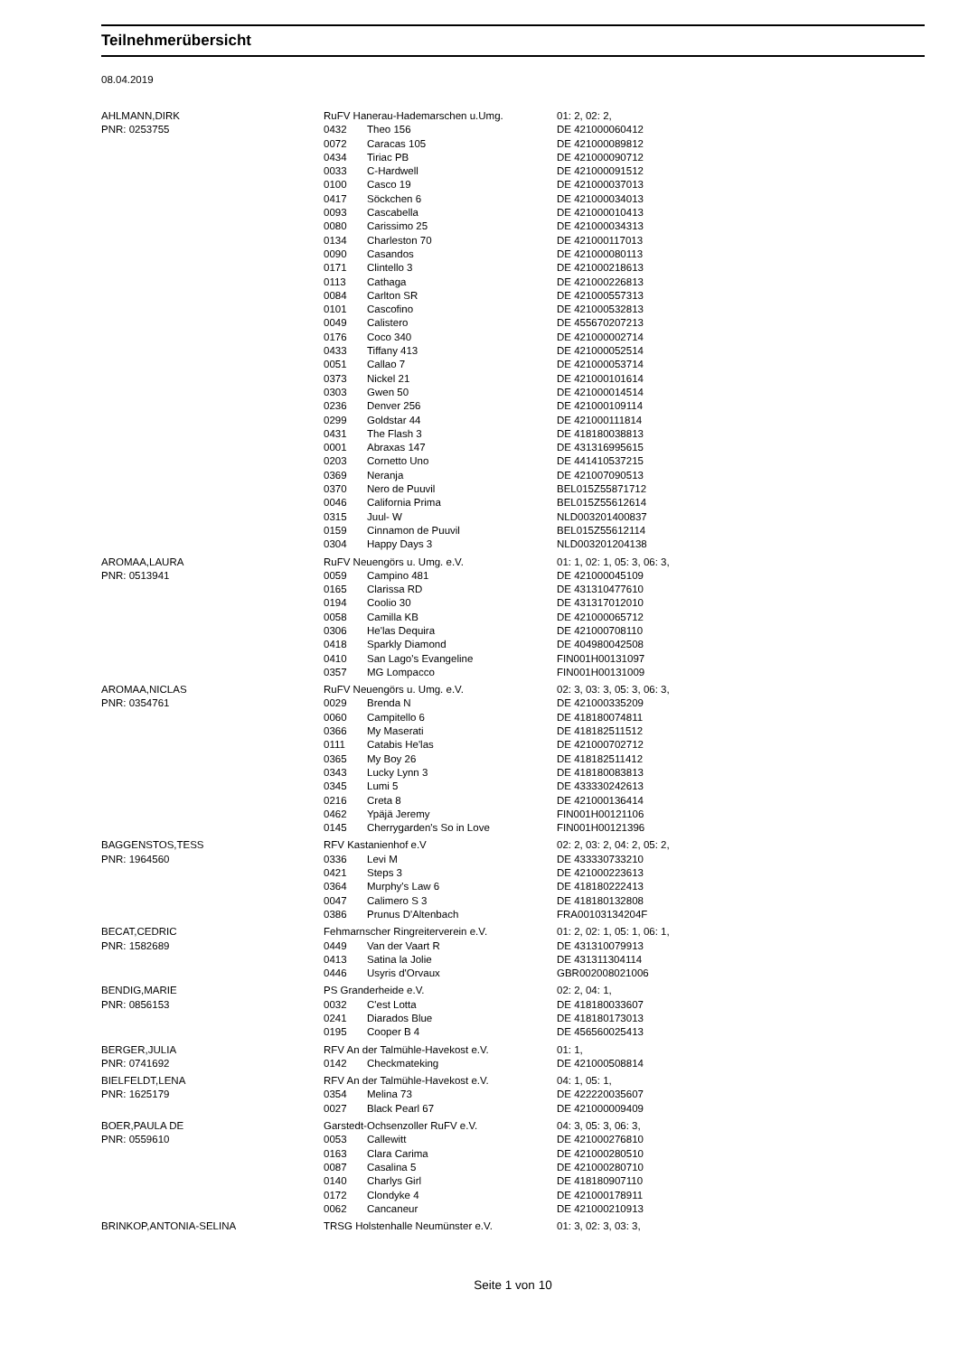Teilnehmerübersicht
08.04.2019
| AHLMANN,DIRK | RuFV Hanerau-Hademarschen u.Umg. | | 01: 2, 02: 2, |
| PNR: 0253755 | 0432 | Theo 156 | DE 421000060412 |
| | 0072 | Caracas 105 | DE 421000089812 |
| | 0434 | Tiriac PB | DE 421000090712 |
| | 0033 | C-Hardwell | DE 421000091512 |
| | 0100 | Casco 19 | DE 421000037013 |
| | 0417 | Söckchen 6 | DE 421000034013 |
| | 0093 | Cascabella | DE 421000010413 |
| | 0080 | Carissimo 25 | DE 421000034313 |
| | 0134 | Charleston 70 | DE 421000117013 |
| | 0090 | Casandos | DE 421000080113 |
| | 0171 | Clintello 3 | DE 421000218613 |
| | 0113 | Cathaga | DE 421000226813 |
| | 0084 | Carlton SR | DE 421000557313 |
| | 0101 | Cascofino | DE 421000532813 |
| | 0049 | Calistero | DE 455670207213 |
| | 0176 | Coco 340 | DE 421000002714 |
| | 0433 | Tiffany 413 | DE 421000052514 |
| | 0051 | Callao 7 | DE 421000053714 |
| | 0373 | Nickel 21 | DE 421000101614 |
| | 0303 | Gwen 50 | DE 421000014514 |
| | 0236 | Denver 256 | DE 421000109114 |
| | 0299 | Goldstar 44 | DE 421000111814 |
| | 0431 | The Flash 3 | DE 418180038813 |
| | 0001 | Abraxas 147 | DE 431316995615 |
| | 0203 | Cornetto Uno | DE 441410537215 |
| | 0369 | Neranja | DE 421007090513 |
| | 0370 | Nero de Puuvil | BEL015Z55871712 |
| | 0046 | California Prima | BEL015Z55612614 |
| | 0315 | Juul- W | NLD003201400837 |
| | 0159 | Cinnamon de Puuvil | BEL015Z55612114 |
| | 0304 | Happy Days 3 | NLD003201204138 |
| AROMAA,LAURA | RuFV Neuengörs u. Umg. e.V. | | 01: 1, 02: 1, 05: 3, 06: 3, |
| PNR: 0513941 | 0059 | Campino 481 | DE 421000045109 |
| | 0165 | Clarissa RD | DE 431310477610 |
| | 0194 | Coolio 30 | DE 431317012010 |
| | 0058 | Camilla KB | DE 421000065712 |
| | 0306 | He'las Dequira | DE 421000708110 |
| | 0418 | Sparkly Diamond | DE 404980042508 |
| | 0410 | San Lago's Evangeline | FIN001H00131097 |
| | 0357 | MG Lompacco | FIN001H00131009 |
| AROMAA,NICLAS | RuFV Neuengörs u. Umg. e.V. | | 02: 3, 03: 3, 05: 3, 06: 3, |
| PNR: 0354761 | 0029 | Brenda N | DE 421000335209 |
| | 0060 | Campitello 6 | DE 418180074811 |
| | 0366 | My Maserati | DE 418182511512 |
| | 0111 | Catabis He'las | DE 421000702712 |
| | 0365 | My Boy 26 | DE 418182511412 |
| | 0343 | Lucky Lynn 3 | DE 418180083813 |
| | 0345 | Lumi 5 | DE 433330242613 |
| | 0216 | Creta 8 | DE 421000136414 |
| | 0462 | Ypäjä Jeremy | FIN001H00121106 |
| | 0145 | Cherrygarden's So in Love | FIN001H00121396 |
| BAGGENSTOS,TESS | RFV Kastanienhof e.V | | 02: 2, 03: 2, 04: 2, 05: 2, |
| PNR: 1964560 | 0336 | Levi M | DE 433330733210 |
| | 0421 | Steps 3 | DE 421000223613 |
| | 0364 | Murphy's Law 6 | DE 418180222413 |
| | 0047 | Calimero S 3 | DE 418180132808 |
| | 0386 | Prunus D'Altenbach | FRA00103134204F |
| BECAT,CEDRIC | Fehmarnscher Ringreiterverein e.V. | | 01: 2, 02: 1, 05: 1, 06: 1, |
| PNR: 1582689 | 0449 | Van der Vaart R | DE 431310079913 |
| | 0413 | Satina la Jolie | DE 431311304114 |
| | 0446 | Usyris d'Orvaux | GBR002008021006 |
| BENDIG,MARIE | PS Granderheide e.V. | | 02: 2, 04: 1, |
| PNR: 0856153 | 0032 | C'est Lotta | DE 418180033607 |
| | 0241 | Diarados Blue | DE 418180173013 |
| | 0195 | Cooper B 4 | DE 456560025413 |
| BERGER,JULIA | RFV An der Talmühle-Havekost e.V. | | 01: 1, |
| PNR: 0741692 | 0142 | Checkmateking | DE 421000508814 |
| BIELFELDT,LENA | RFV An der Talmühle-Havekost e.V. | | 04: 1, 05: 1, |
| PNR: 1625179 | 0354 | Melina 73 | DE 422220035607 |
| | 0027 | Black Pearl 67 | DE 421000009409 |
| BOER,PAULA DE | Garstedt-Ochsenzoller RuFV e.V. | | 04: 3, 05: 3, 06: 3, |
| PNR: 0559610 | 0053 | Callewitt | DE 421000276810 |
| | 0163 | Clara Carima | DE 421000280510 |
| | 0087 | Casalina 5 | DE 421000280710 |
| | 0140 | Charlys Girl | DE 418180907110 |
| | 0172 | Clondyke 4 | DE 421000178911 |
| | 0062 | Cancaneur | DE 421000210913 |
| BRINKOP,ANTONIA-SELINA | TRSG Holstenhalle Neumünster e.V. | | 01: 3, 02: 3, 03: 3, |
Seite 1 von 10